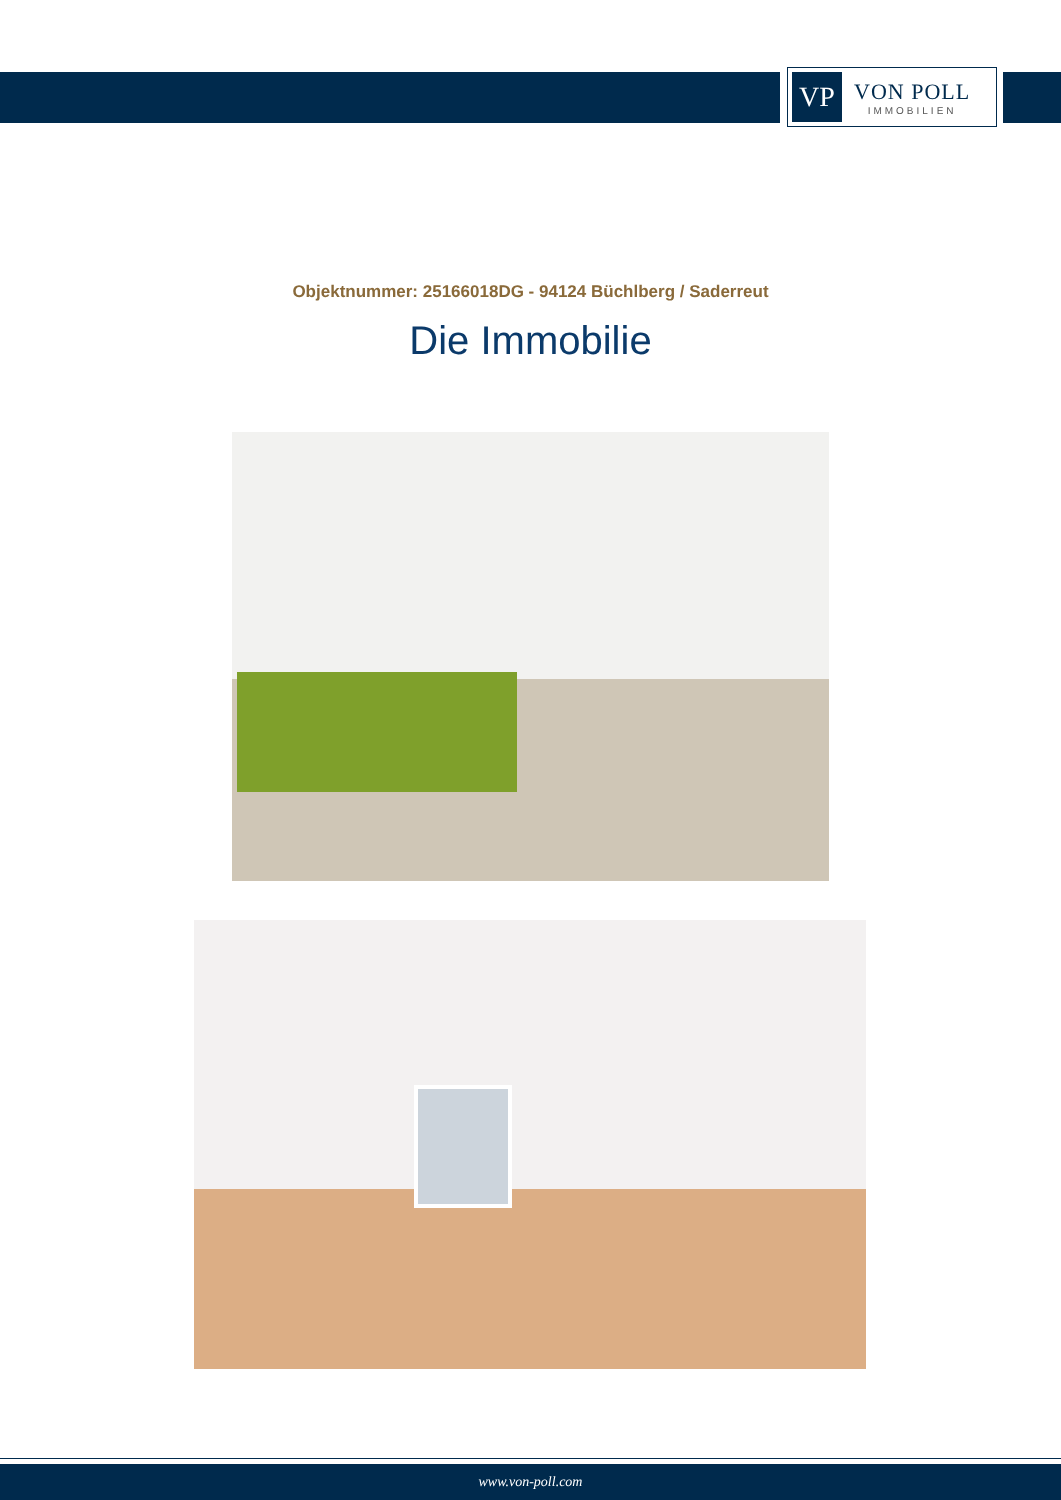VP
VON POLL
IMMOBILIEN
Objektnummer: 25166018DG - 94124 Büchlberg / Saderreut
Die Immobilie
www.von-poll.com